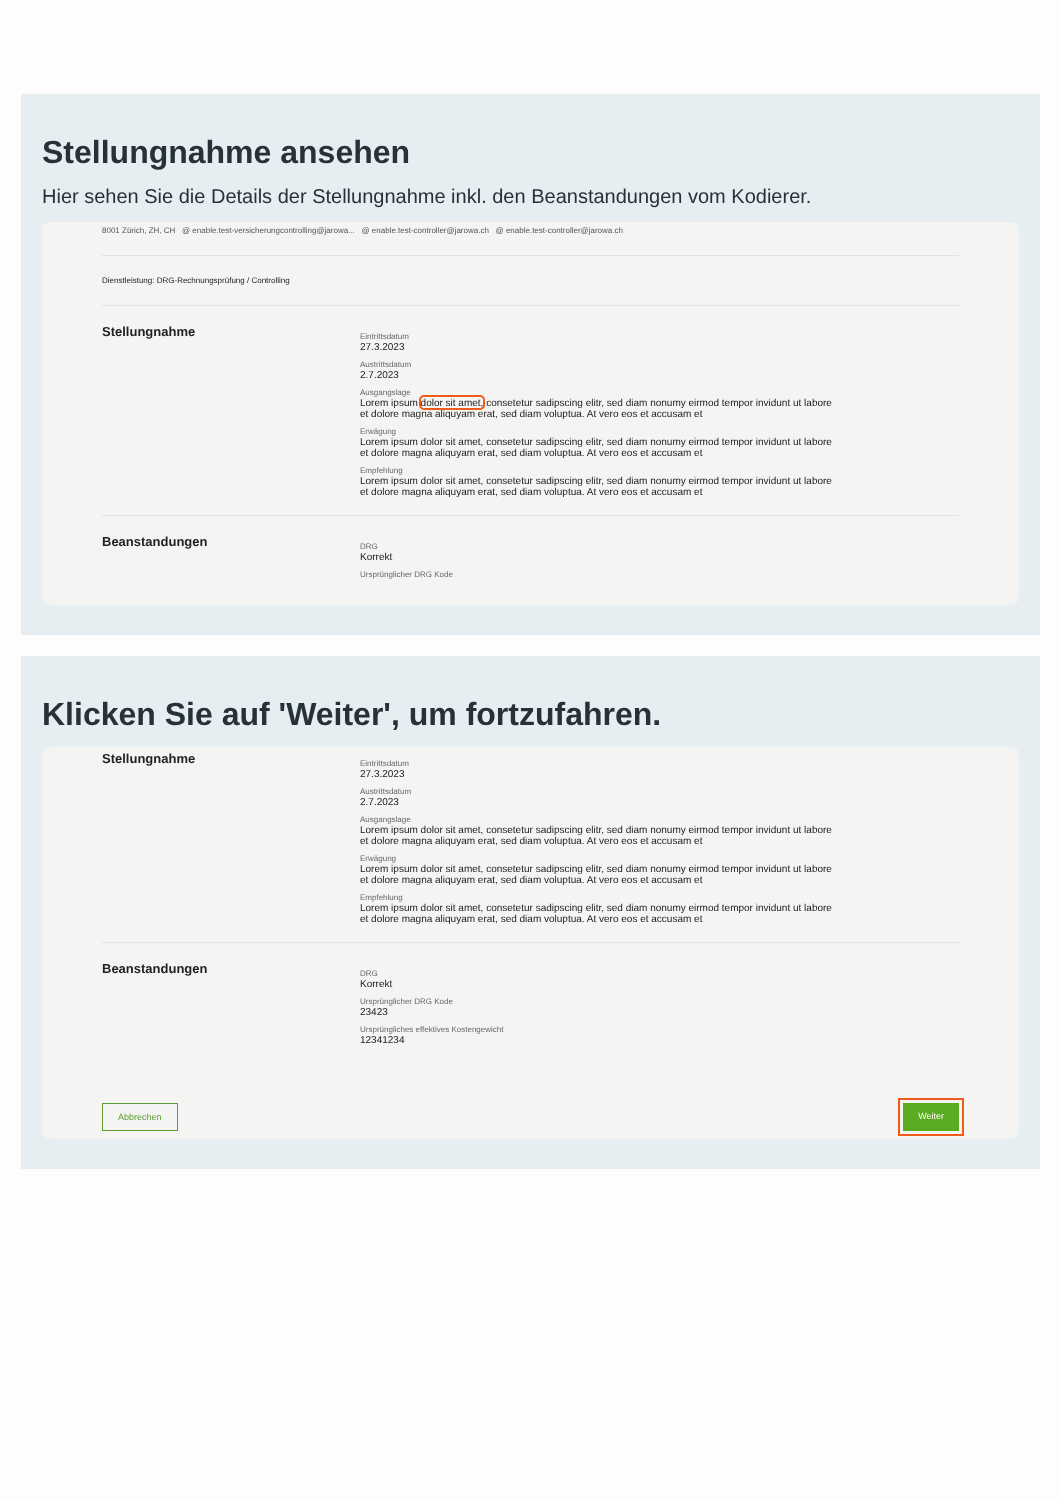Stellungnahme ansehen
Hier sehen Sie die Details der Stellungnahme inkl. den Beanstandungen vom Kodierer.
8001 Zürich, ZH, CH @ enable.test-versicherungcontrolling@jarowa... @ enable.test-controller@jarowa.ch @ enable.test-controller@jarowa.ch
Dienstleistung: DRG-Rechnungsprüfung / Controlling
Stellungnahme
Eintrittsdatum
27.3.2023
Austrittsdatum
2.7.2023
Ausgangslage
Lorem ipsum dolor sit amet, consetetur sadipscing elitr, sed diam nonumy eirmod tempor invidunt ut labore et dolore magna aliquyam erat, sed diam voluptua. At vero eos et accusam et
Erwägung
Lorem ipsum dolor sit amet, consetetur sadipscing elitr, sed diam nonumy eirmod tempor invidunt ut labore et dolore magna aliquyam erat, sed diam voluptua. At vero eos et accusam et
Empfehlung
Lorem ipsum dolor sit amet, consetetur sadipscing elitr, sed diam nonumy eirmod tempor invidunt ut labore et dolore magna aliquyam erat, sed diam voluptua. At vero eos et accusam et
Beanstandungen
DRG
Korrekt
Ursprünglicher DRG Kode
Klicken Sie auf 'Weiter', um fortzufahren.
Stellungnahme
Eintrittsdatum
27.3.2023
Austrittsdatum
2.7.2023
Ausgangslage
Lorem ipsum dolor sit amet, consetetur sadipscing elitr, sed diam nonumy eirmod tempor invidunt ut labore et dolore magna aliquyam erat, sed diam voluptua. At vero eos et accusam et
Erwägung
Lorem ipsum dolor sit amet, consetetur sadipscing elitr, sed diam nonumy eirmod tempor invidunt ut labore et dolore magna aliquyam erat, sed diam voluptua. At vero eos et accusam et
Empfehlung
Lorem ipsum dolor sit amet, consetetur sadipscing elitr, sed diam nonumy eirmod tempor invidunt ut labore et dolore magna aliquyam erat, sed diam voluptua. At vero eos et accusam et
Beanstandungen
DRG
Korrekt
Ursprünglicher DRG Kode
23423
Ursprüngliches effektives Kostengewicht
12341234
Abbrechen Weiter